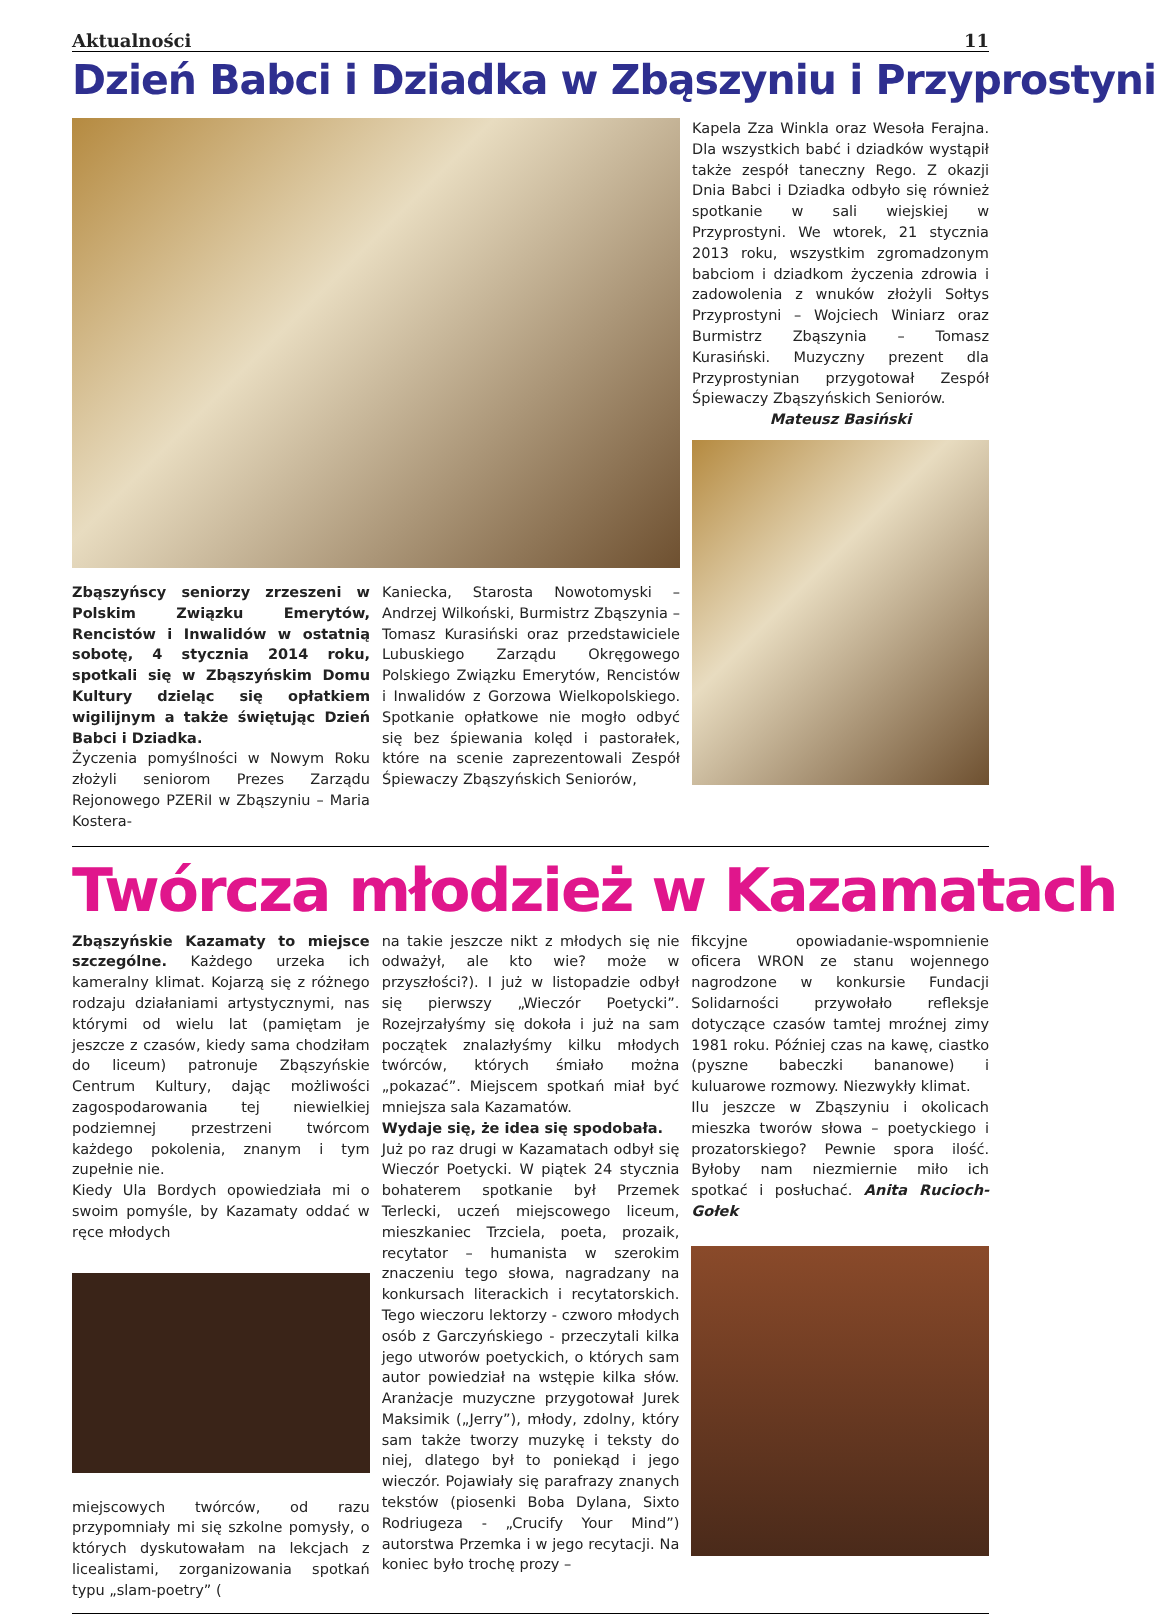Aktualności 11
Dzień Babci i Dziadka w Zbąszyniu i Przyprostyni
Zbąszyńscy seniorzy zrzeszeni w Polskim Związku Emerytów, Rencistów i Inwalidów w ostatnią sobotę, 4 stycznia 2014 roku, spotkali się w Zbąszyńskim Domu Kultury dzieląc się opłatkiem wigilijnym a także świętując Dzień Babci i Dziadka.
Życzenia pomyślności w Nowym Roku złożyli seniorom Prezes Zarządu Rejonowego PZERiI w Zbąszyniu – Maria Kostera-
Kaniecka, Starosta Nowotomyski – Andrzej Wilkoński, Burmistrz Zbąszynia – Tomasz Kurasiński oraz przedstawiciele Lubuskiego Zarządu Okręgowego Polskiego Związku Emerytów, Rencistów i Inwalidów z Gorzowa Wielkopolskiego. Spotkanie opłatkowe nie mogło odbyć się bez śpiewania kolęd i pastorałek, które na scenie zaprezentowali Zespół Śpiewaczy Zbąszyńskich Seniorów,
Kapela Zza Winkla oraz Wesoła Ferajna. Dla wszystkich babć i dziadków wystąpił także zespół taneczny Rego. Z okazji Dnia Babci i Dziadka odbyło się również spotkanie w sali wiejskiej w Przyprostyni. We wtorek, 21 stycznia 2013 roku, wszystkim zgromadzonym babciom i dziadkom życzenia zdrowia i zadowolenia z wnuków złożyli Sołtys Przyprostyni – Wojciech Winiarz oraz Burmistrz Zbąszynia – Tomasz Kurasiński. Muzyczny prezent dla Przyprostynian przygotował Zespół Śpiewaczy Zbąszyńskich Seniorów.
Mateusz Basiński
Twórcza młodzież w Kazamatach
Zbąszyńskie Kazamaty to miejsce szczególne. Każdego urzeka ich kameralny klimat. Kojarzą się z różnego rodzaju działaniami artystycznymi, nas którymi od wielu lat (pamiętam je jeszcze z czasów, kiedy sama chodziłam do liceum) patronuje Zbąszyńskie Centrum Kultury, dając możliwości zagospodarowania tej niewielkiej podziemnej przestrzeni twórcom każdego pokolenia, znanym i tym zupełnie nie.
Kiedy Ula Bordych opowiedziała mi o swoim pomyśle, by Kazamaty oddać w ręce młodych
miejscowych twórców, od razu przypomniały mi się szkolne pomysły, o których dyskutowałam na lekcjach z licealistami, zorganizowania spotkań typu „slam-poetry” (
na takie jeszcze nikt z młodych się nie odważył, ale kto wie? może w przyszłości?). I już w listopadzie odbył się pierwszy „Wieczór Poetycki”. Rozejrzałyśmy się dokoła i już na sam początek znalazłyśmy kilku młodych twórców, których śmiało można „pokazać”. Miejscem spotkań miał być mniejsza sala Kazamatów.
Wydaje się, że idea się spodobała.
Już po raz drugi w Kazamatach odbył się Wieczór Poetycki. W piątek 24 stycznia bohaterem spotkanie był Przemek Terlecki, uczeń miejscowego liceum, mieszkaniec Trzciela, poeta, prozaik, recytator – humanista w szerokim znaczeniu tego słowa, nagradzany na konkursach literackich i recytatorskich. Tego wieczoru lektorzy - czworo młodych osób z Garczyńskiego - przeczytali kilka jego utworów poetyckich, o których sam autor powiedział na wstępie kilka słów. Aranżacje muzyczne przygotował Jurek Maksimik („Jerry”), młody, zdolny, który sam także tworzy muzykę i teksty do niej, dlatego był to poniekąd i jego wieczór. Pojawiały się parafrazy znanych tekstów (piosenki Boba Dylana, Sixto Rodriugeza - „Crucify Your Mind”) autorstwa Przemka i w jego recytacji. Na koniec było trochę prozy –
fikcyjne opowiadanie-wspomnienie oficera WRON ze stanu wojennego nagrodzone w konkursie Fundacji Solidarności przywołało refleksje dotyczące czasów tamtej mroźnej zimy 1981 roku. Później czas na kawę, ciastko (pyszne babeczki bananowe) i kuluarowe rozmowy. Niezwykły klimat.
Ilu jeszcze w Zbąszyniu i okolicach mieszka tworów słowa – poetyckiego i prozatorskiego? Pewnie spora ilość. Byłoby nam niezmiernie miło ich spotkać i posłuchać. Anita Rucioch-Gołek